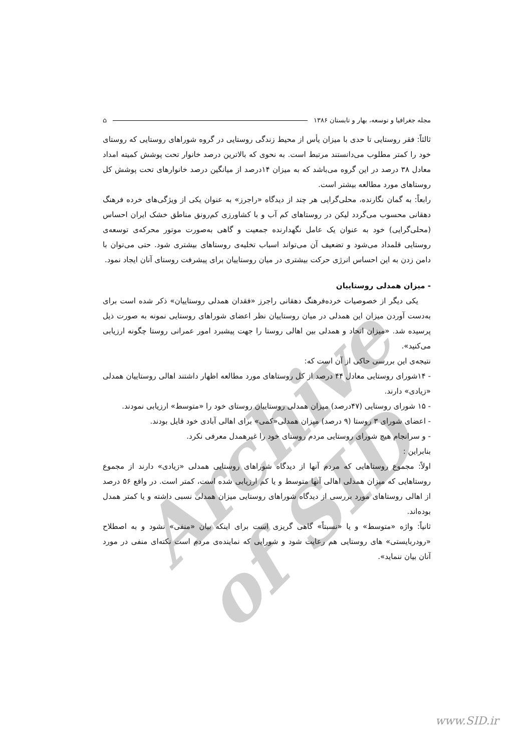Archive of SID
مجله جغرافیا و توسعه، بهار و تابستان ۱۳۸۶ ⌂
ثالثاً: فقر روستایی تا حدی با میزان یأس از محیط زندگی روستایی در گروه شوراهای روستایی که روستای خود را کمتر مطلوب می‌دانستند مرتبط است. به نحوی که بالاترین درصد خانوار تحت پوشش کمیته امداد معادل ۳۸ درصد در این گروه می‌باشد که به میزان ۱۴درصد از میانگین درصد خانوارهای تحت پوشش کل روستاهای مورد مطالعه بیشتر است.
رابعاً: به گمان نگارنده، محلی‌گرایی هر چند از دیدگاه «راجرز» به عنوان یکی از ویژگی‌های خرده فرهنگ دهقانی محسوب می‌گردد لیکن در روستاهای کم آب و با کشاورزی کم‌رونق مناطق خشک ایران احساس (محلی‌گرایی) خود به عنوان یک عامل نگهدارنده جمعیت و گاهی به‌صورت موتور محرکه‌ی توسعه‌ی روستایی قلمداد می‌شود و تضعیف آن می‌تواند اسباب تخلیه‌ی روستاهای بیشتری شود. حتی می‌توان با دامن زدن به این احساس انرژی حرکت بیشتری در میان روستاییان برای پیشرفت روستای آنان ایجاد نمود.
- میزان همدلی روستاییان
یکی دیگر از خصوصیات خرده‌فرهنگ دهقانی راجرز «فقدان همدلی روستاییان» ذکر شده است برای به‌دست آوردن میزان این همدلی در میان روستاییان نظر اعضای شوراهای روستایی نمونه به صورت ذیل پرسیده شد. «میزان اتحاد و همدلی بین اهالی روستا را جهت پیشبرد امور عمرانی روستا چگونه ارزیابی می‌کنید».
نتیجه‌ی این بررسی حاکی از آن است که:
- ۱۴شورای روستایی معادل ۴۴ درصد از کل روستاهای مورد مطالعه اظهار داشتند اهالی روستاییان همدلی «زیادی» دارند.
- ۱۵ شورای روستایی (۴۷درصد) میزان همدلی روستاییان روستای خود را «متوسط» ارزیابی نمودند.
- اعضای شورای ۳ روستا (۹ درصد) میزان همدلی«کمی» برای اهالی آبادی خود قایل بودند.
- و سرانجام هیچ شورای روستایی مردم روستای خود را غیرهمدل معرفی نکرد.
بنابراین :
اولاً: مجموع روستاهایی که مردم آنها از دیدگاه شوراهای روستایی همدلی «زیادی» دارند از مجموع روستاهایی که میزان همدلی اهالی آنها متوسط و یا کم ارزیابی شده است، کمتر است. در واقع ۵۶ درصد از اهالی روستاهای مورد بررسی از دیدگاه شوراهای روستایی میزان همدلی نسبی داشته و یا کمتر همدل بوده‌اند.
ثانیاً: واژه «متوسط» و یا «نسبتاً» گاهی گریزی است برای اینکه بیان «منفی» نشود و به اصطلاح «رودربایستی» های روستایی هم رعایت شود و شورایی که نماینده‌ی مردم است نکته‌ای منفی در مورد آنان بیان ننماید».
www.SID.ir